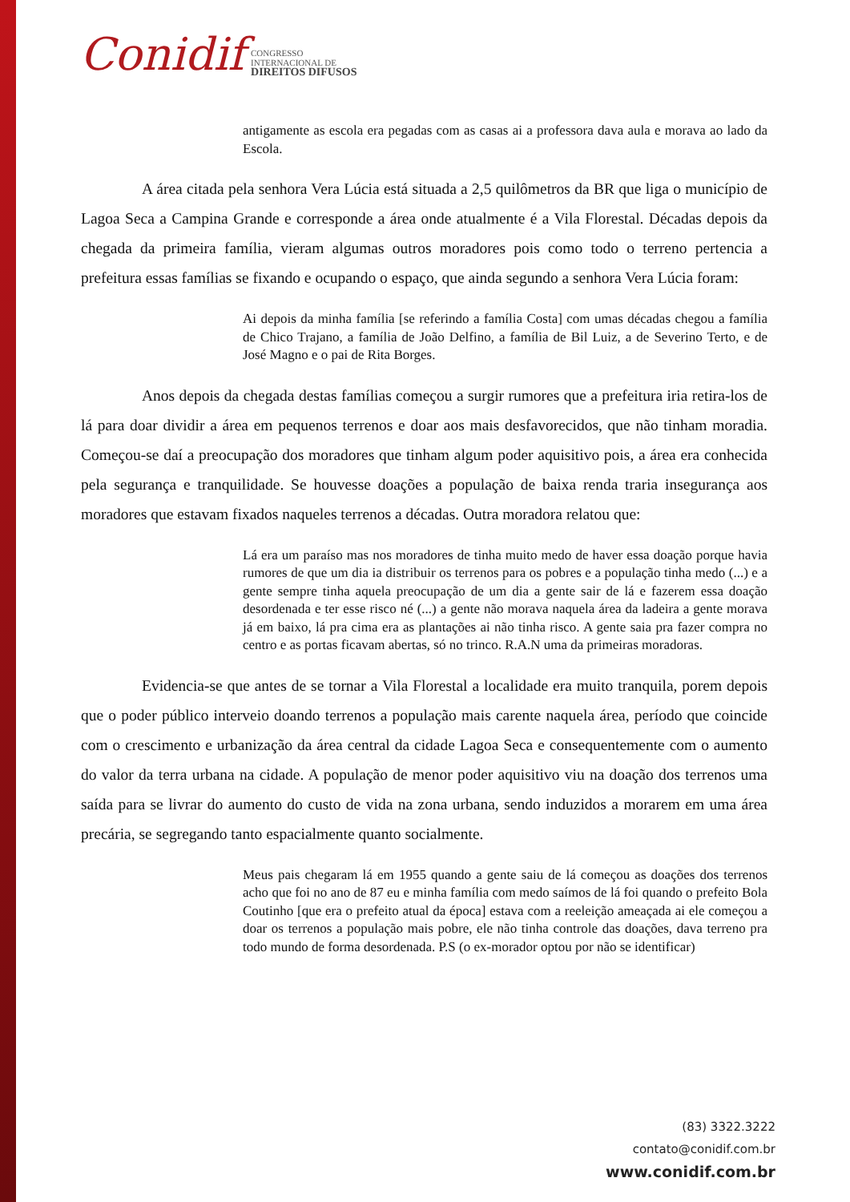Conidif
CONGRESSO
INTERNACIONAL DE
DIREITOS DIFUSOS
antigamente as escola era pegadas com as casas ai a professora dava aula e morava ao lado da Escola.
A área citada pela senhora Vera Lúcia está situada a 2,5 quilômetros da BR que liga o município de Lagoa Seca a Campina Grande e corresponde a área onde atualmente é a Vila Florestal. Décadas depois da chegada da primeira família, vieram algumas outros moradores pois como todo o terreno pertencia a prefeitura essas famílias se fixando e ocupando o espaço, que ainda segundo a senhora Vera Lúcia foram:
Ai depois da minha família [se referindo a família Costa] com umas décadas chegou a família de Chico Trajano, a família de João Delfino, a família de Bil Luiz, a de Severino Terto, e de José Magno e o pai de Rita Borges.
Anos depois da chegada destas famílias começou a surgir rumores que a prefeitura iria retira-los de lá para doar dividir a área em pequenos terrenos e doar aos mais desfavorecidos, que não tinham moradia. Começou-se daí a preocupação dos moradores que tinham algum poder aquisitivo pois, a área era conhecida pela segurança e tranquilidade. Se houvesse doações a população de baixa renda traria insegurança aos moradores que estavam fixados naqueles terrenos a décadas. Outra moradora relatou que:
Lá era um paraíso mas nos moradores de tinha muito medo de haver essa doação porque havia rumores de que um dia ia distribuir os terrenos para os pobres e a população tinha medo (...) e a gente sempre tinha aquela preocupação de um dia a gente sair de lá e fazerem essa doação desordenada e ter esse risco né (...) a gente não morava naquela área da ladeira a gente morava já em baixo, lá pra cima era as plantações ai não tinha risco. A gente saia pra fazer compra no centro e as portas ficavam abertas, só no trinco. R.A.N uma da primeiras moradoras.
Evidencia-se que antes de se tornar a Vila Florestal a localidade era muito tranquila, porem depois que o poder público interveio doando terrenos a população mais carente naquela área, período que coincide com o crescimento e urbanização da área central da cidade Lagoa Seca e consequentemente com o aumento do valor da terra urbana na cidade. A população de menor poder aquisitivo viu na doação dos terrenos uma saída para se livrar do aumento do custo de vida na zona urbana, sendo induzidos a morarem em uma área precária, se segregando tanto espacialmente quanto socialmente.
Meus pais chegaram lá em 1955 quando a gente saiu de lá começou as doações dos terrenos acho que foi no ano de 87 eu e minha família com medo saímos de lá foi quando o prefeito Bola Coutinho [que era o prefeito atual da época] estava com a reeleição ameaçada ai ele começou a doar os terrenos a população mais pobre, ele não tinha controle das doações, dava terreno pra todo mundo de forma desordenada. P.S (o ex-morador optou por não se identificar)
(83) 3322.3222
contato@conidif.com.br
www.conidif.com.br